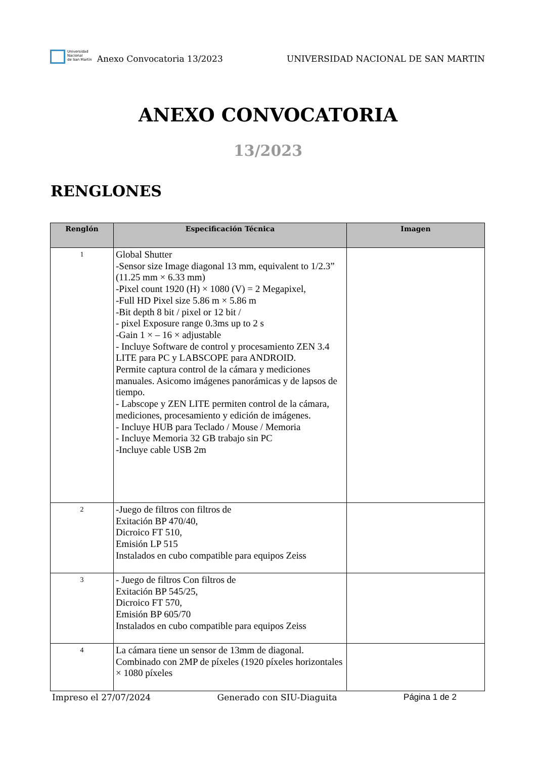Universidad
Nacional
de San Martín
Anexo Convocatoria 13/2023
UNIVERSIDAD NACIONAL DE SAN MARTIN
ANEXO CONVOCATORIA
13/2023
RENGLONES
| Renglón | Especificación Técnica | Imagen |
| --- | --- | --- |
| 1 | Global Shutter -Sensor size Image diagonal 13 mm, equivalent to 1/2.3” (11.25 mm × 6.33 mm) -Pixel count 1920 (H) × 1080 (V) = 2 Megapixel, -Full HD Pixel size 5.86 m × 5.86 m -Bit depth 8 bit / pixel or 12 bit / - pixel Exposure range 0.3ms up to 2 s -Gain 1 × – 16 × adjustable - Incluye Software de control y procesamiento ZEN 3.4 LITE para PC y LABSCOPE para ANDROID. Permite captura control de la cámara y mediciones manuales. Asicomo imágenes panorámicas y de lapsos de tiempo. - Labscope y ZEN LITE permiten control de la cámara, mediciones, procesamiento y edición de imágenes. - Incluye HUB para Teclado / Mouse / Memoria - Incluye Memoria 32 GB trabajo sin PC -Incluye cable USB 2m | |
| 2 | -Juego de filtros con filtros de Exitación BP 470/40, Dicroico FT 510, Emisión LP 515 Instalados en cubo compatible para equipos Zeiss | |
| 3 | - Juego de filtros Con filtros de Exitación BP 545/25, Dicroico FT 570, Emisión BP 605/70 Instalados en cubo compatible para equipos Zeiss | |
| 4 | La cámara tiene un sensor de 13mm de diagonal. Combinado con 2MP de píxeles (1920 píxeles horizontales × 1080 píxeles | |
Impreso el 27/07/2024 Generado con SIU-Diaguita Página 1 de 2